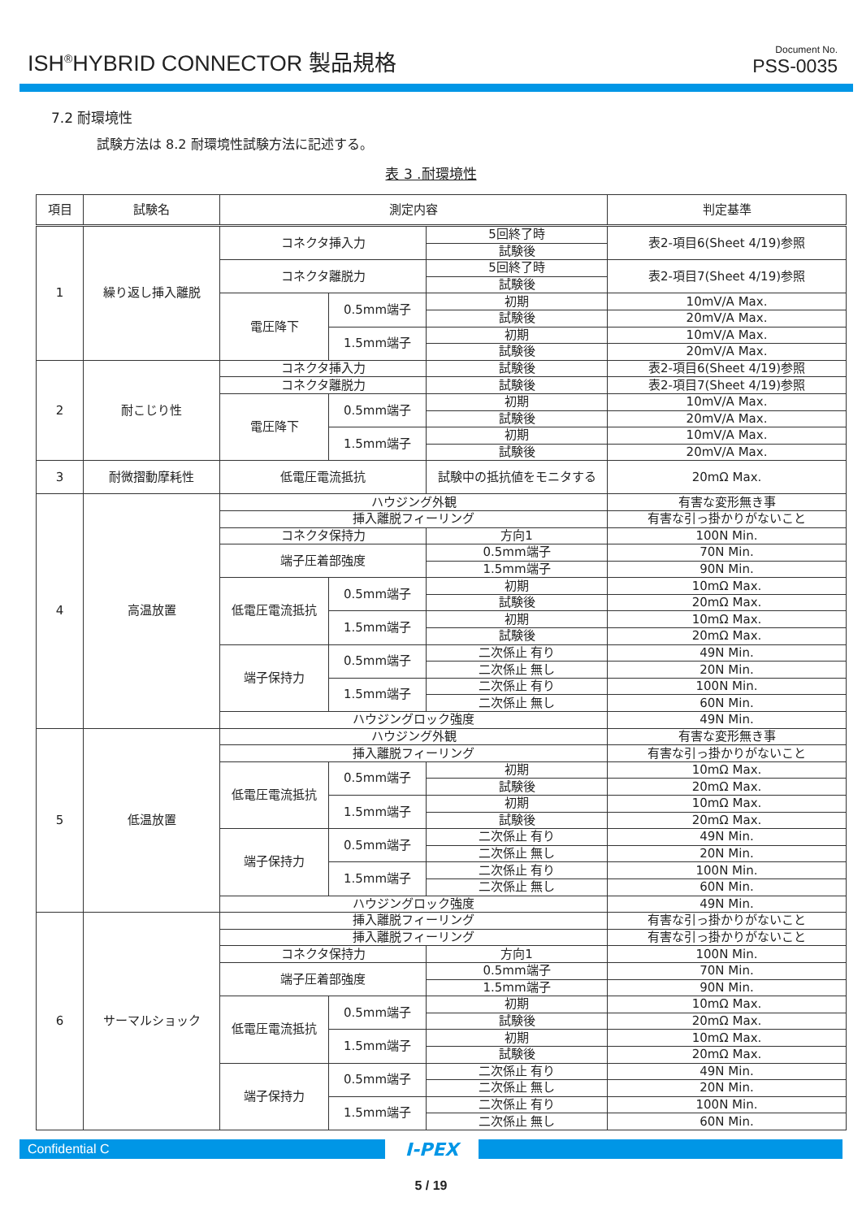ISH<sup>®</sup>HYBRID CONNECTOR 製品規格
Document No.
PSS-0035
7.2 耐環境性
試験方法は 8.2 耐環境性試験方法に記述する。
表 3 .耐環境性
| 項目 | 試験名 | 測定内容 | | | 判定基準 |
| --- | --- | --- | --- | --- | --- |
| 1 | 繰り返し挿入離脱 | コネクタ挿入力 | | 5回終了時 | 表2-項目6(Sheet 4/19)参照 |
| | | | | 試験後 | |
| | | コネクタ離脱力 | | 5回終了時 | 表2-項目7(Sheet 4/19)参照 |
| | | | | 試験後 | |
| | | 電圧降下 | 0.5mm端子 | 初期 | 10mV/A Max. |
| | | | | 試験後 | 20mV/A Max. |
| | | | 1.5mm端子 | 初期 | 10mV/A Max. |
| | | | | 試験後 | 20mV/A Max. |
| 2 | 耐こじり性 | コネクタ挿入力 | | 試験後 | 表2-項目6(Sheet 4/19)参照 |
| | | コネクタ離脱力 | | 試験後 | 表2-項目7(Sheet 4/19)参照 |
| | | 電圧降下 | 0.5mm端子 | 初期 | 10mV/A Max. |
| | | | | 試験後 | 20mV/A Max. |
| | | | 1.5mm端子 | 初期 | 10mV/A Max. |
| | | | | 試験後 | 20mV/A Max. |
| 3 | 耐微摺動摩耗性 | 低電圧電流抵抗 | | 試験中の抵抗値をモニタする | 20mΩ Max. |
| 4 | 高温放置 | ハウジング外観 | | | 有害な変形無き事 |
| | | 挿入離脱フィーリング | | | 有害な引っ掛かりがないこと |
| | | コネクタ保持力 | | 方向1 | 100N Min. |
| | | 端子圧着部強度 | | 0.5mm端子 | 70N Min. |
| | | | | 1.5mm端子 | 90N Min. |
| | | 低電圧電流抵抗 | 0.5mm端子 | 初期 | 10mΩ Max. |
| | | | | 試験後 | 20mΩ Max. |
| | | | 1.5mm端子 | 初期 | 10mΩ Max. |
| | | | | 試験後 | 20mΩ Max. |
| | | 端子保持力 | 0.5mm端子 | 二次係止 有り | 49N Min. |
| | | | | 二次係止 無し | 20N Min. |
| | | | 1.5mm端子 | 二次係止 有り | 100N Min. |
| | | | | 二次係止 無し | 60N Min. |
| | | ハウジングロック強度 | | | 49N Min. |
| 5 | 低温放置 | ハウジング外観 | | | 有害な変形無き事 |
| | | 挿入離脱フィーリング | | | 有害な引っ掛かりがないこと |
| | | 低電圧電流抵抗 | 0.5mm端子 | 初期 | 10mΩ Max. |
| | | | | 試験後 | 20mΩ Max. |
| | | | 1.5mm端子 | 初期 | 10mΩ Max. |
| | | | | 試験後 | 20mΩ Max. |
| | | 端子保持力 | 0.5mm端子 | 二次係止 有り | 49N Min. |
| | | | | 二次係止 無し | 20N Min. |
| | | | 1.5mm端子 | 二次係止 有り | 100N Min. |
| | | | | 二次係止 無し | 60N Min. |
| | | ハウジングロック強度 | | | 49N Min. |
| 6 | サーマルショック | 挿入離脱フィーリング | | | 有害な引っ掛かりがないこと |
| | | 挿入離脱フィーリング | | | 有害な引っ掛かりがないこと |
| | | コネクタ保持力 | | 方向1 | 100N Min. |
| | | 端子圧着部強度 | | 0.5mm端子 | 70N Min. |
| | | | | 1.5mm端子 | 90N Min. |
| | | 低電圧電流抵抗 | 0.5mm端子 | 初期 | 10mΩ Max. |
| | | | | 試験後 | 20mΩ Max. |
| | | | 1.5mm端子 | 初期 | 10mΩ Max. |
| | | | | 試験後 | 20mΩ Max. |
| | | 端子保持力 | 0.5mm端子 | 二次係止 有り | 49N Min. |
| | | | | 二次係止 無し | 20N Min. |
| | | | 1.5mm端子 | 二次係止 有り | 100N Min. |
| | | | | 二次係止 無し | 60N Min. |
Confidential C
I-PEX
5 / 19